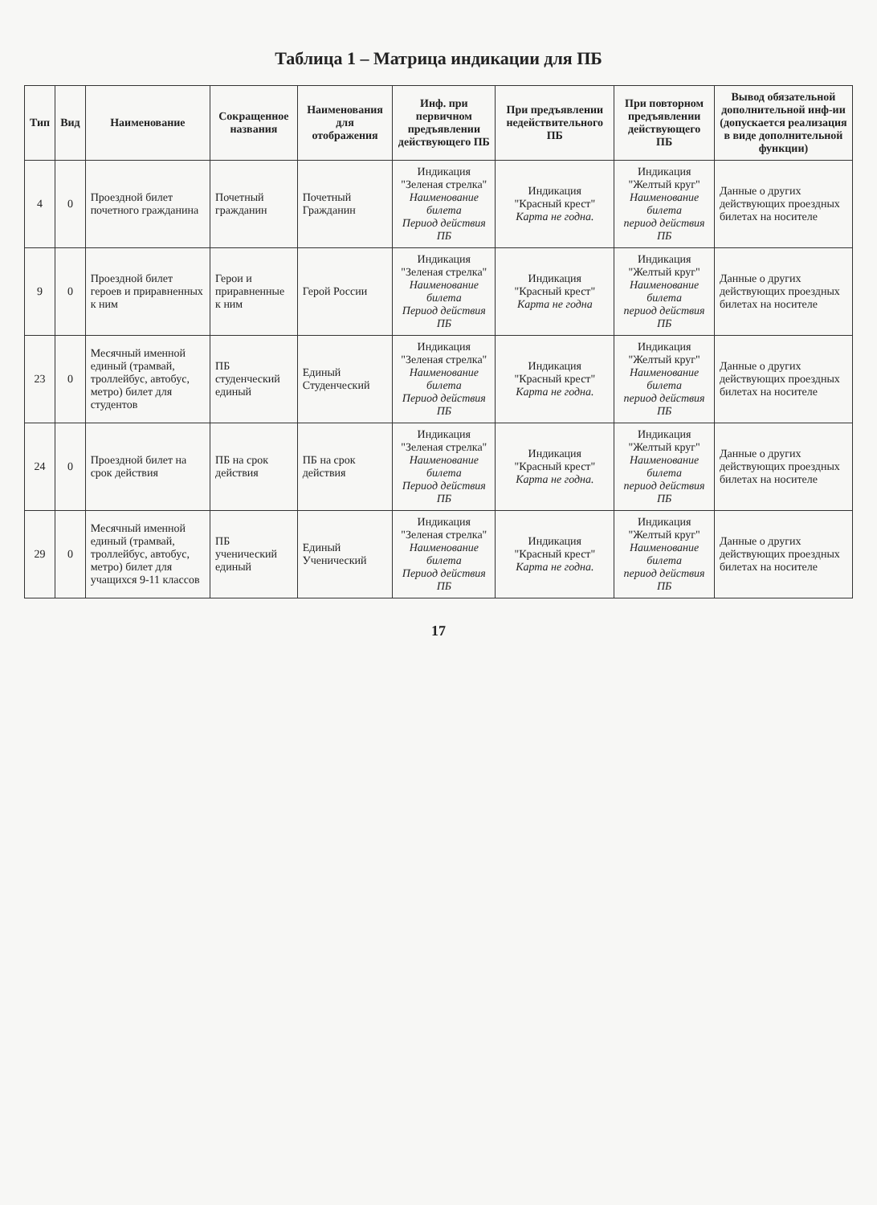Таблица 1 – Матрица индикации для ПБ
| Тип | Вид | Наименование | Сокращенное названия | Наименования для отображения | Инф. при первичном предъявлении действующего ПБ | При предъявлении недействительного ПБ | При повторном предъявлении действующего ПБ | Вывод обязательной дополнительной инф-ии (допускается реализация в виде дополнительной функции) |
| --- | --- | --- | --- | --- | --- | --- | --- | --- |
| 4 | 0 | Проездной билет почетного гражданина | Почетный гражданин | Почетный Гражданин | Индикация "Зеленая стрелка" Наименование билета Период действия ПБ | Индикация "Красный крест" Карта не годна. | Индикация "Желтый круг" Наименование билета период действия ПБ | Данные о других действующих проездных билетах на носителе |
| 9 | 0 | Проездной билет героев и приравненных к ним | Герои и приравненные к ним | Герой России | Индикация "Зеленая стрелка" Наименование билета Период действия ПБ | Индикация "Красный крест" Карта не годна | Индикация "Желтый круг" Наименование билета период действия ПБ | Данные о других действующих проездных билетах на носителе |
| 23 | 0 | Месячный именной единый (трамвай, троллейбус, автобус, метро) билет для студентов | ПБ студенческий единый | Единый Студенческий | Индикация "Зеленая стрелка" Наименование билета Период действия ПБ | Индикация "Красный крест" Карта не годна. | Индикация "Желтый круг" Наименование билета период действия ПБ | Данные о других действующих проездных билетах на носителе |
| 24 | 0 | Проездной билет на срок действия | ПБ на срок действия | ПБ на срок действия | Индикация "Зеленая стрелка" Наименование билета Период действия ПБ | Индикация "Красный крест" Карта не годна. | Индикация "Желтый круг" Наименование билета период действия ПБ | Данные о других действующих проездных билетах на носителе |
| 29 | 0 | Месячный именной единый (трамвай, троллейбус, автобус, метро) билет для учащихся 9-11 классов | ПБ ученический единый | Единый Ученический | Индикация "Зеленая стрелка" Наименование билета Период действия ПБ | Индикация "Красный крест" Карта не годна. | Индикация "Желтый круг" Наименование билета период действия ПБ | Данные о других действующих проездных билетах на носителе |
17